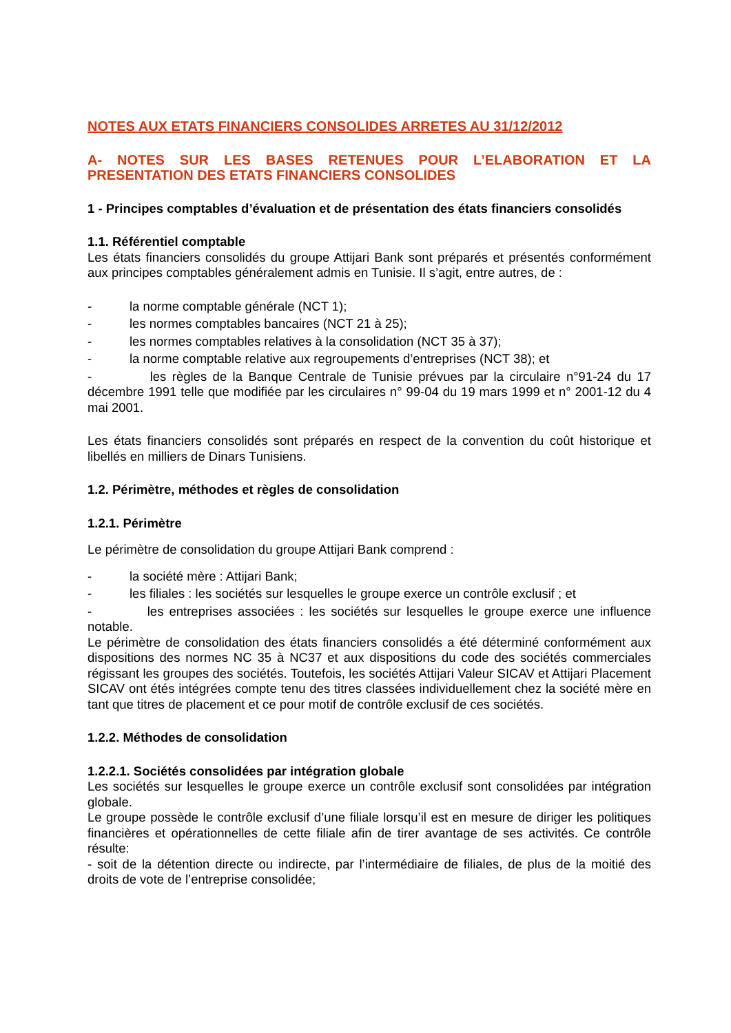NOTES AUX ETATS FINANCIERS CONSOLIDES ARRETES AU 31/12/2012
A- NOTES SUR LES BASES RETENUES POUR L’ELABORATION ET LA PRESENTATION DES ETATS FINANCIERS CONSOLIDES
1 - Principes comptables d’évaluation et de présentation des états financiers consolidés
1.1. Référentiel comptable
Les états financiers consolidés du groupe Attijari Bank sont préparés et présentés conformément aux principes comptables généralement admis en Tunisie. Il s’agit, entre autres, de :
- la norme comptable générale (NCT 1);
- les normes comptables bancaires (NCT 21 à 25);
- les normes comptables relatives à la consolidation (NCT 35 à 37);
- la norme comptable relative aux regroupements d’entreprises (NCT 38); et
- les règles de la Banque Centrale de Tunisie prévues par la circulaire n°91-24 du 17 décembre 1991 telle que modifiée par les circulaires n° 99-04 du 19 mars 1999 et n° 2001-12 du 4 mai 2001.
Les états financiers consolidés sont préparés en respect de la convention du coût historique et libellés en milliers de Dinars Tunisiens.
1.2. Périmètre, méthodes et règles de consolidation
1.2.1. Périmètre
Le périmètre de consolidation du groupe Attijari Bank comprend :
- la société mère : Attijari Bank;
- les filiales : les sociétés sur lesquelles le groupe exerce un contrôle exclusif ; et
- les entreprises associées : les sociétés sur lesquelles le groupe exerce une influence notable.
Le périmètre de consolidation des états financiers consolidés a été déterminé conformément aux dispositions des normes NC 35 à NC37 et aux dispositions du code des sociétés commerciales régissant les groupes des sociétés. Toutefois, les sociétés Attijari Valeur SICAV et Attijari Placement SICAV ont étés intégrées compte tenu des titres classées individuellement chez la société mère en tant que titres de placement et ce pour motif de contrôle exclusif de ces sociétés.
1.2.2. Méthodes de consolidation
1.2.2.1. Sociétés consolidées par intégration globale
Les sociétés sur lesquelles le groupe exerce un contrôle exclusif sont consolidées par intégration globale.
Le groupe possède le contrôle exclusif d’une filiale lorsqu’il est en mesure de diriger les politiques financières et opérationnelles de cette filiale afin de tirer avantage de ses activités. Ce contrôle résulte:
- soit de la détention directe ou indirecte, par l’intermédiaire de filiales, de plus de la moitié des droits de vote de l’entreprise consolidée;